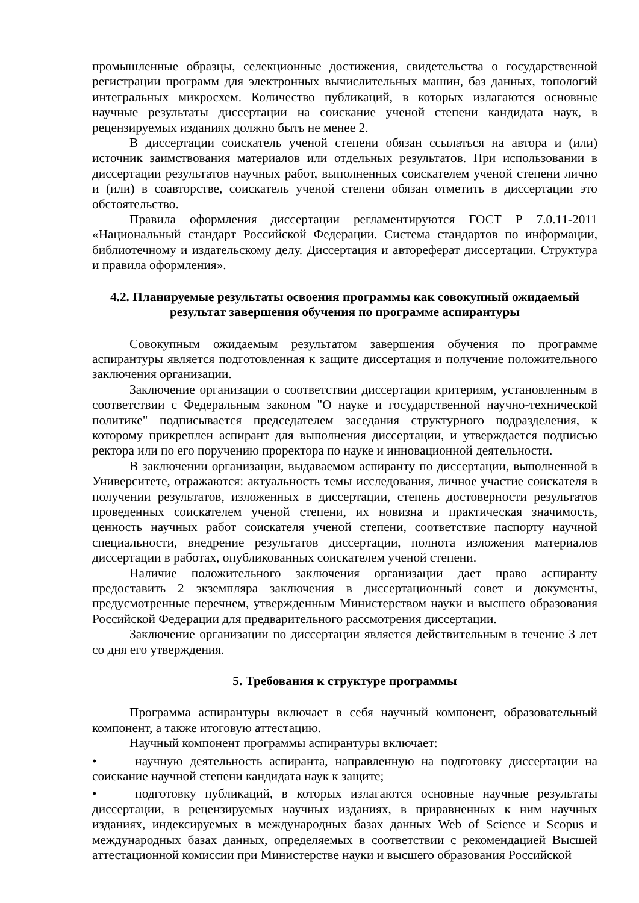промышленные образцы, селекционные достижения, свидетельства о государственной регистрации программ для электронных вычислительных машин, баз данных, топологий интегральных микросхем. Количество публикаций, в которых излагаются основные научные результаты диссертации на соискание ученой степени кандидата наук, в рецензируемых изданиях должно быть не менее 2.
В диссертации соискатель ученой степени обязан ссылаться на автора и (или) источник заимствования материалов или отдельных результатов. При использовании в диссертации результатов научных работ, выполненных соискателем ученой степени лично и (или) в соавторстве, соискатель ученой степени обязан отметить в диссертации это обстоятельство.
Правила оформления диссертации регламентируются ГОСТ Р 7.0.11-2011 «Национальный стандарт Российской Федерации. Система стандартов по информации, библиотечному и издательскому делу. Диссертация и автореферат диссертации. Структура и правила оформления».
4.2. Планируемые результаты освоения программы как совокупный ожидаемый результат завершения обучения по программе аспирантуры
Совокупным ожидаемым результатом завершения обучения по программе аспирантуры является подготовленная к защите диссертация и получение положительного заключения организации.
Заключение организации о соответствии диссертации критериям, установленным в соответствии с Федеральным законом "О науке и государственной научно-технической политике" подписывается председателем заседания структурного подразделения, к которому прикреплен аспирант для выполнения диссертации, и утверждается подписью ректора или по его поручению проректора по науке и инновационной деятельности.
В заключении организации, выдаваемом аспиранту по диссертации, выполненной в Университете, отражаются: актуальность темы исследования, личное участие соискателя в получении результатов, изложенных в диссертации, степень достоверности результатов проведенных соискателем ученой степени, их новизна и практическая значимость, ценность научных работ соискателя ученой степени, соответствие паспорту научной специальности, внедрение результатов диссертации, полнота изложения материалов диссертации в работах, опубликованных соискателем ученой степени.
Наличие положительного заключения организации дает право аспиранту предоставить 2 экземпляра заключения в диссертационный совет и документы, предусмотренные перечнем, утвержденным Министерством науки и высшего образования Российской Федерации для предварительного рассмотрения диссертации.
Заключение организации по диссертации является действительным в течение 3 лет со дня его утверждения.
5. Требования к структуре программы
Программа аспирантуры включает в себя научный компонент, образовательный компонент, а также итоговую аттестацию.
Научный компонент программы аспирантуры включает:
•   научную деятельность аспиранта, направленную на подготовку диссертации на соискание научной степени кандидата наук к защите;
•   подготовку публикаций, в которых излагаются основные научные результаты диссертации, в рецензируемых научных изданиях, в приравненных к ним научных изданиях, индексируемых в международных базах данных Web of Science и Scopus и международных базах данных, определяемых в соответствии с рекомендацией Высшей аттестационной комиссии при Министерстве науки и высшего образования Российской